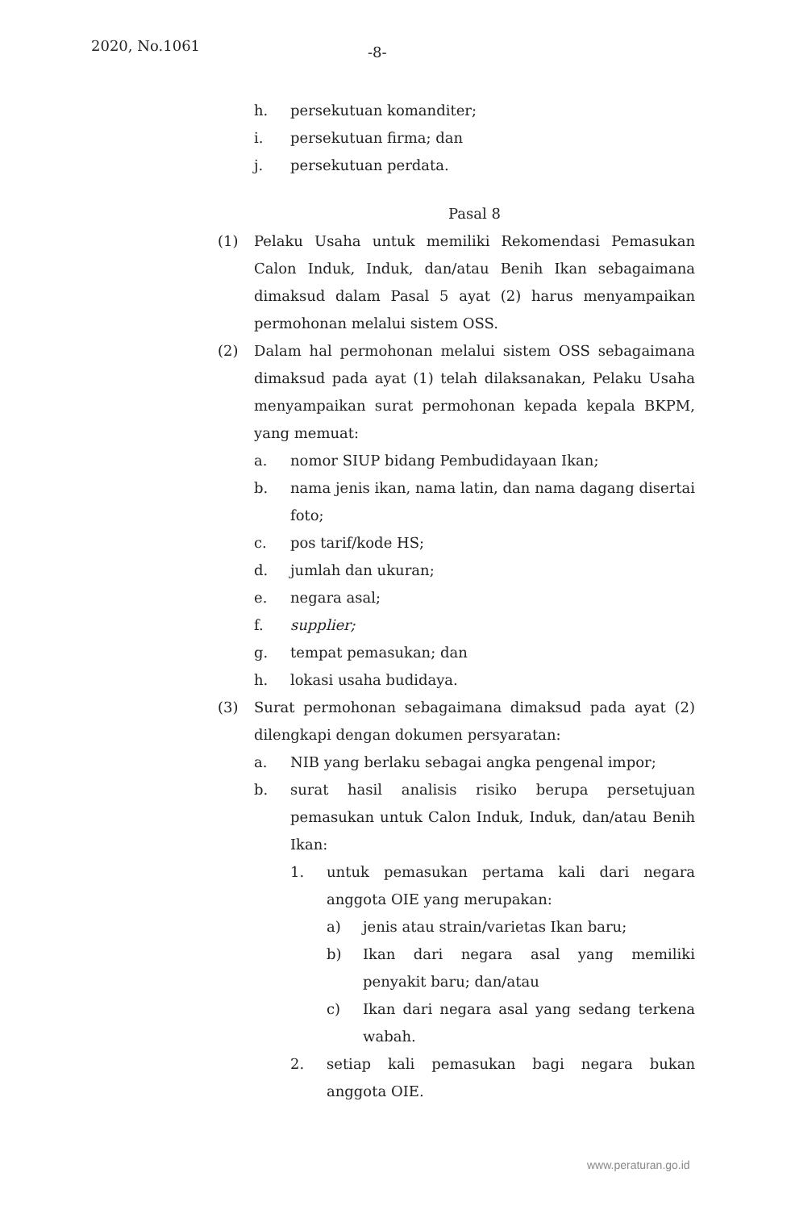2020, No.1061 -8-
h. persekutuan komanditer;
i. persekutuan firma; dan
j. persekutuan perdata.
Pasal 8
(1) Pelaku Usaha untuk memiliki Rekomendasi Pemasukan Calon Induk, Induk, dan/atau Benih Ikan sebagaimana dimaksud dalam Pasal 5 ayat (2) harus menyampaikan permohonan melalui sistem OSS.
(2) Dalam hal permohonan melalui sistem OSS sebagaimana dimaksud pada ayat (1) telah dilaksanakan, Pelaku Usaha menyampaikan surat permohonan kepada kepala BKPM, yang memuat:
a. nomor SIUP bidang Pembudidayaan Ikan;
b. nama jenis ikan, nama latin, dan nama dagang disertai foto;
c. pos tarif/kode HS;
d. jumlah dan ukuran;
e. negara asal;
f. supplier;
g. tempat pemasukan; dan
h. lokasi usaha budidaya.
(3) Surat permohonan sebagaimana dimaksud pada ayat (2) dilengkapi dengan dokumen persyaratan:
a. NIB yang berlaku sebagai angka pengenal impor;
b. surat hasil analisis risiko berupa persetujuan pemasukan untuk Calon Induk, Induk, dan/atau Benih Ikan:
1. untuk pemasukan pertama kali dari negara anggota OIE yang merupakan:
a) jenis atau strain/varietas Ikan baru;
b) Ikan dari negara asal yang memiliki penyakit baru; dan/atau
c) Ikan dari negara asal yang sedang terkena wabah.
2. setiap kali pemasukan bagi negara bukan anggota OIE.
www.peraturan.go.id